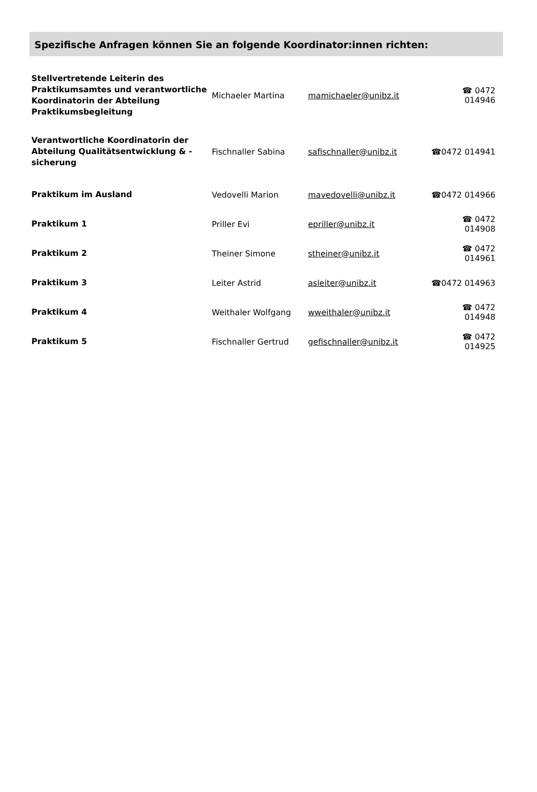Spezifische Anfragen können Sie an folgende Koordinator:innen richten:
| Stellvertretende Leiterin des Praktikumsamtes und verantwortliche Koordinatorin der Abteilung Praktikumsbegleitung | Michaeler Martina | mamichaeler@unibz.it | ☎ 0472 014946 |
| Verantwortliche Koordinatorin der Abteilung Qualitätsentwicklung & -sicherung | Fischnaller Sabina | safischnaller@unibz.it | ☎0472 014941 |
| Praktikum im Ausland | Vedovelli Marion | mavedovelli@unibz.it | ☎0472 014966 |
| Praktikum 1 | Priller Evi | epriller@unibz.it | ☎ 0472 014908 |
| Praktikum 2 | Theiner Simone | stheiner@unibz.it | ☎ 0472 014961 |
| Praktikum 3 | Leiter Astrid | asleiter@unibz.it | ☎0472 014963 |
| Praktikum 4 | Weithaler Wolfgang | wweithaler@unibz.it | ☎ 0472 014948 |
| Praktikum 5 | Fischnaller Gertrud | gefischnaller@unibz.it | ☎ 0472 014925 |